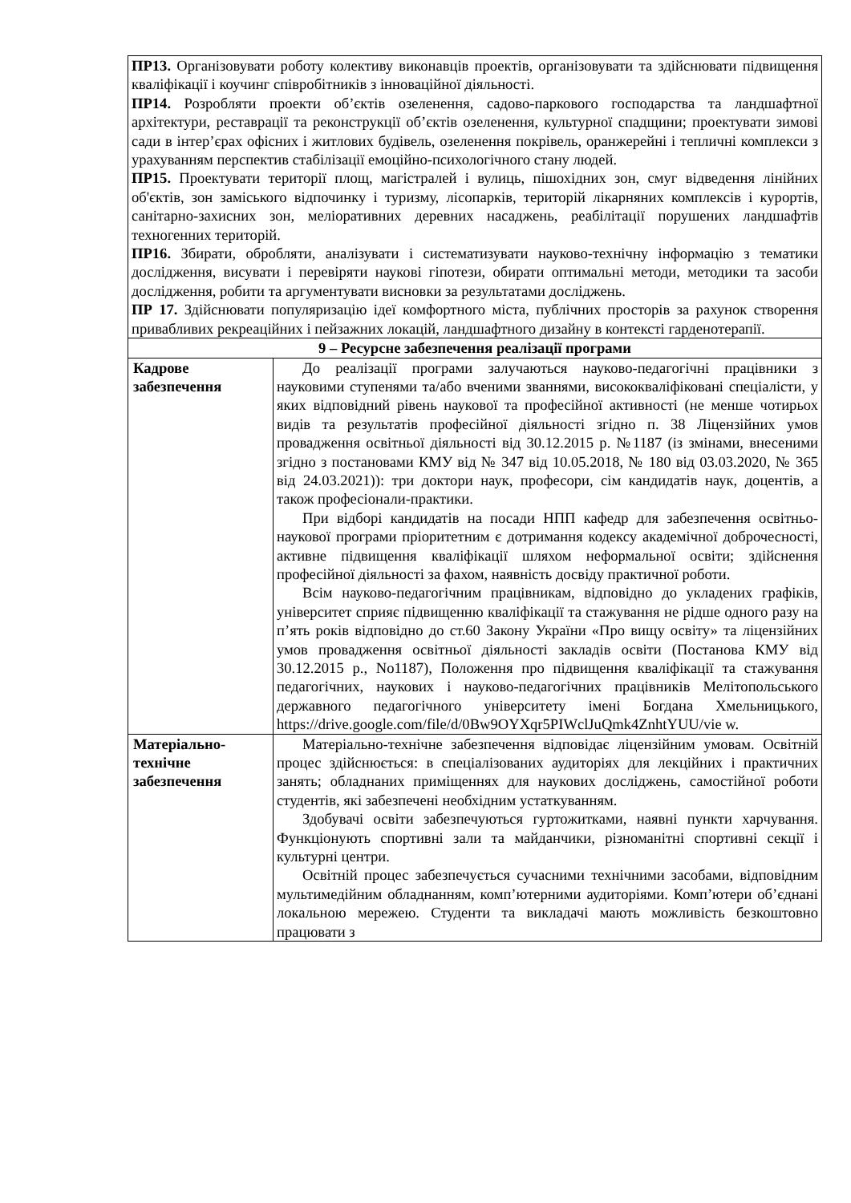| ПР13. Організовувати роботу колективу виконавців проектів, організовувати та здійснювати підвищення кваліфікації і коучинг співробітників з інноваційної діяльності. ПР14. Розробляти проекти об’єктів озеленення, садово-паркового господарства та ландшафтної архітектури, реставрації та реконструкції об’єктів озеленення, культурної спадщини; проектувати зимові сади в інтер’єрах офісних і житлових будівель, озеленення покрівель, оранжерейні і тепличні комплекси з урахуванням перспектив стабілізації емоційно-психологічного стану людей. ПР15. Проектувати території площ, магістралей і вулиць, пішохідних зон, смуг відведення лінійних об'єктів, зон заміського відпочинку і туризму, лісопарків, територій лікарняних комплексів і курортів, санітарно-захисних зон, меліоративних деревних насаджень, реабілітації порушених ландшафтів техногенних територій. ПР16. Збирати, обробляти, аналізувати і систематизувати науково-технічну інформацію з тематики дослідження, висувати і перевіряти наукові гіпотези, обирати оптимальні методи, методики та засоби дослідження, робити та аргументувати висновки за результатами досліджень. ПР 17. Здійснювати популяризацію ідеї комфортного міста, публічних просторів за рахунок створення привабливих рекреаційних і пейзажних локацій, ландшафтного дизайну в контексті гарденотерапії. | |
| 9 – Ресурсне забезпечення реалізації програми | |
| Кадрове забезпечення | До реалізації програми залучаються науково-педагогічні працівники з науковими ступенями та/або вченими званнями, висококваліфіковані спеціалісти, у яких відповідний рівень наукової та професійної активності (не менше чотирьох видів та результатів професійної діяльності згідно п. 38 Ліцензійних умов провадження освітньої діяльності від 30.12.2015 р. №1187 (із змінами, внесеними згідно з постановами КМУ від № 347 від 10.05.2018, № 180 від 03.03.2020, № 365 від 24.03.2021)): три доктори наук, професори, сім кандидатів наук, доцентів, а також професіонали-практики. При відборі кандидатів на посади НПП кафедр для забезпечення освітньо-наукової програми пріоритетним є дотримання кодексу академічної доброчесності, активне підвищення кваліфікації шляхом неформальної освіти; здійснення професійної діяльності за фахом, наявність досвіду практичної роботи. Всім науково-педагогічним працівникам, відповідно до укладених графіків, університет сприяє підвищенню кваліфікації та стажування не рідше одного разу на п’ять років відповідно до ст.60 Закону України «Про вищу освіту» та ліцензійних умов провадження освітньої діяльності закладів освіти (Постанова КМУ від 30.12.2015 р., No1187), Положення про підвищення кваліфікації та стажування педагогічних, наукових і науково-педагогічних працівників Мелітопольського державного педагогічного університету імені Богдана Хмельницького, https://drive.google.com/file/d/0Bw9OYXqr5PIWclJuQmk4ZnhtYUU/vie w. |
| Матеріально-технічне забезпечення | Матеріально-технічне забезпечення відповідає ліцензійним умовам. Освітній процес здійснюється: в спеціалізованих аудиторіях для лекційних і практичних занять; обладнаних приміщеннях для наукових досліджень, самостійної роботи студентів, які забезпечені необхідним устаткуванням. Здобувачі освіти забезпечуються гуртожитками, наявні пункти харчування. Функціонують спортивні зали та майданчики, різноманітні спортивні секції і культурні центри. Освітній процес забезпечується сучасними технічними засобами, відповідним мультимедійним обладнанням, комп’ютерними аудиторіями. Комп’ютери об’єднані локальною мережею. Студенти та викладачі мають можливість безкоштовно працювати з |